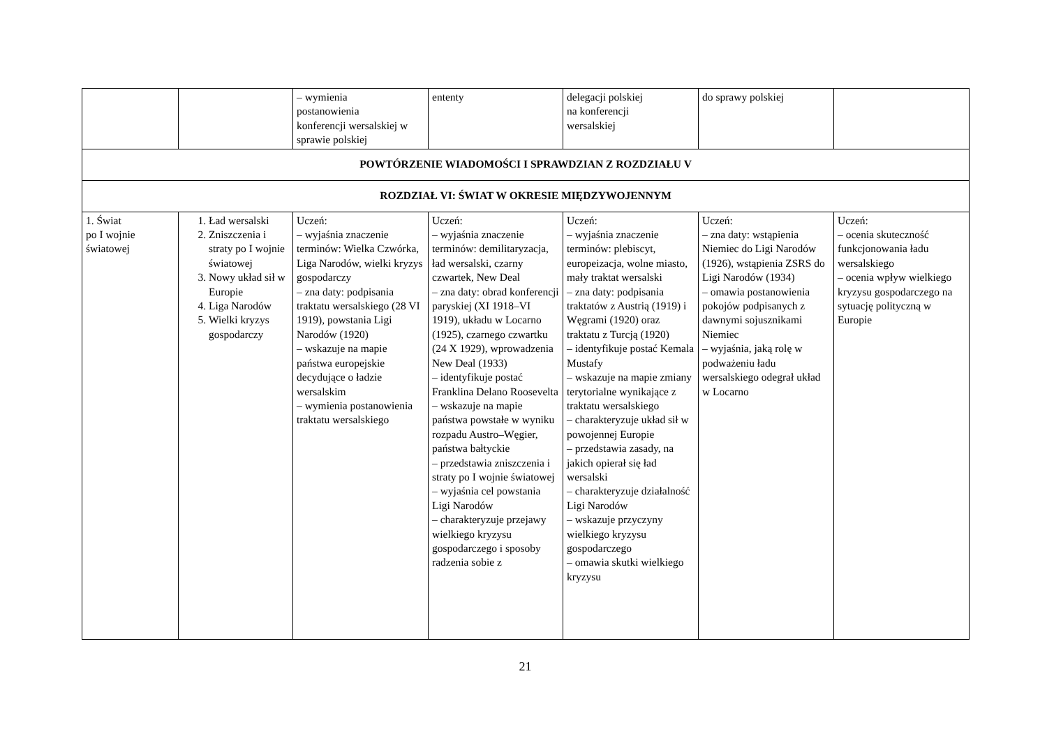| | | – wymienia postanowienia konferencji wersalskiej w sprawie polskiej | ententy | delegacji polskiej na konferencji wersalskiej | do sprawy polskiej | |
| POWTÓRZENIE WIADOMOŚCI I SPRAWDZIAN Z ROZDZIAŁU V | | | | | | |
| ROZDZIAŁ VI: ŚWIAT W OKRESIE MIĘDZYWOJENNYM | | | | | | |
| 1. Świat po I wojnie światowej | 1. Ład wersalski 2. Zniszczenia i straty po I wojnie światowej 3. Nowy układ sił w Europie 4. Liga Narodów 5. Wielki kryzys gospodarczy | Uczeń: – wyjaśnia znaczenie terminów: Wielka Czwórka, Liga Narodów, wielki kryzys gospodarczy – zna daty: podpisania traktatu wersalskiego (28 VI 1919), powstania Ligi Narodów (1920) – wskazuje na mapie państwa europejskie decydujące o ładzie wersalskim – wymienia postanowienia traktatu wersalskiego | Uczeń: – wyjaśnia znaczenie terminów: demilitaryzacja, ład wersalski, czarny czwartek, New Deal – zna daty: obrad konferencji paryskiej (XI 1918–VI 1919), układu w Locarno (1925), czarnego czwartku (24 X 1929), wprowadzenia New Deal (1933) – identyfikuje postać Franklina Delano Roosevelta – wskazuje na mapie państwa powstałe w wyniku rozpadu Austro–Węgier, państwa bałtyckie – przedstawia zniszczenia i straty po I wojnie światowej – wyjaśnia cel powstania Ligi Narodów – charakteryzuje przejawy wielkiego kryzysu gospodarczego i sposoby radzenia sobie z | Uczeń: – wyjaśnia znaczenie terminów: plebiscyt, europeizacja, wolne miasto, mały traktat wersalski – zna daty: podpisania traktatów z Austrią (1919) i Węgrami (1920) oraz traktatu z Turcją (1920) – identyfikuje postać Kemala Mustafy – wskazuje na mapie zmiany terytorialne wynikające z traktatu wersalskiego – charakteryzuje układ sił w powojennej Europie – przedstawia zasady, na jakich opierał się ład wersalski – charakteryzuje działalność Ligi Narodów – wskazuje przyczyny wielkiego kryzysu gospodarczego – omawia skutki wielkiego kryzysu | Uczeń: – zna daty: wstąpienia Niemiec do Ligi Narodów (1926), wstąpienia ZSRS do Ligi Narodów (1934) – omawia postanowienia pokojów podpisanych z dawnymi sojusznikami Niemiec – wyjaśnia, jaką rolę w podważeniu ładu wersalskiego odegrał układ w Locarno | Uczeń: – ocenia skuteczność funkcjonowania ładu wersalskiego – ocenia wpływ wielkiego kryzysu gospodarczego na sytuację polityczną w Europie |
21